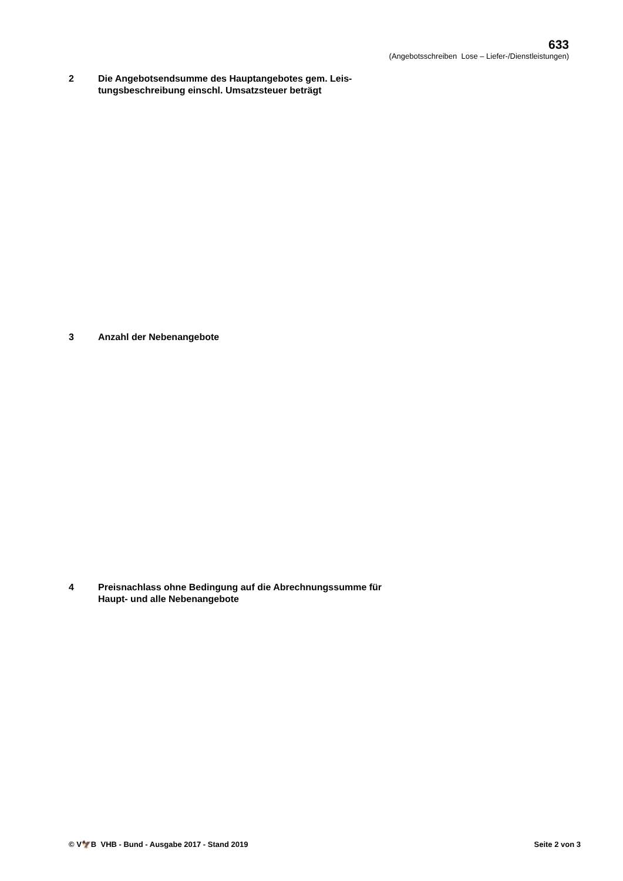633
(Angebotsschreiben Lose – Liefer-/Dienstleistungen)
2 Die Angebotsendsumme des Hauptangebotes gem. Leis-
tungsbeschreibung einschl. Umsatzsteuer beträgt
3 Anzahl der Nebenangebote
4 Preisnachlass ohne Bedingung auf die Abrechnungssumme für
Haupt- und alle Nebenangebote
© V🦅B VHB - Bund - Ausgabe 2017 - Stand 2019
Seite 2 von 3